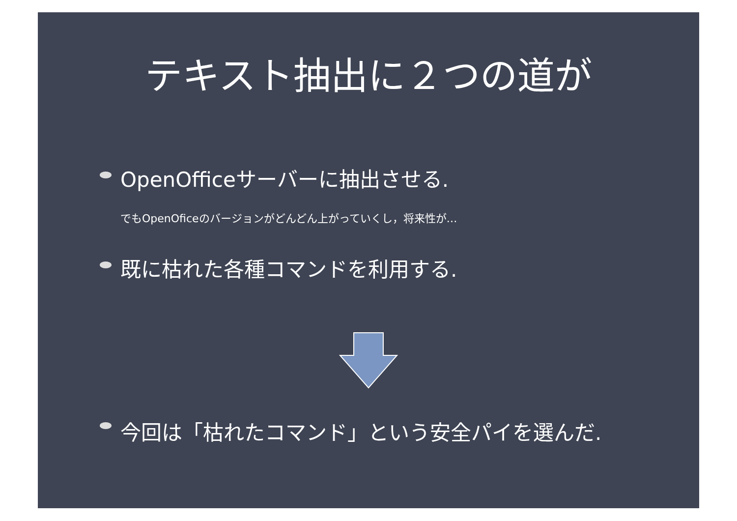テキスト抽出に２つの道が
OpenOfficeサーバーに抽出させる.
でもOpenOficeのバージョンがどんどん上がっていくし，将来性が…
既に枯れた各種コマンドを利用する.
今回は「枯れたコマンド」という安全パイを選んだ.